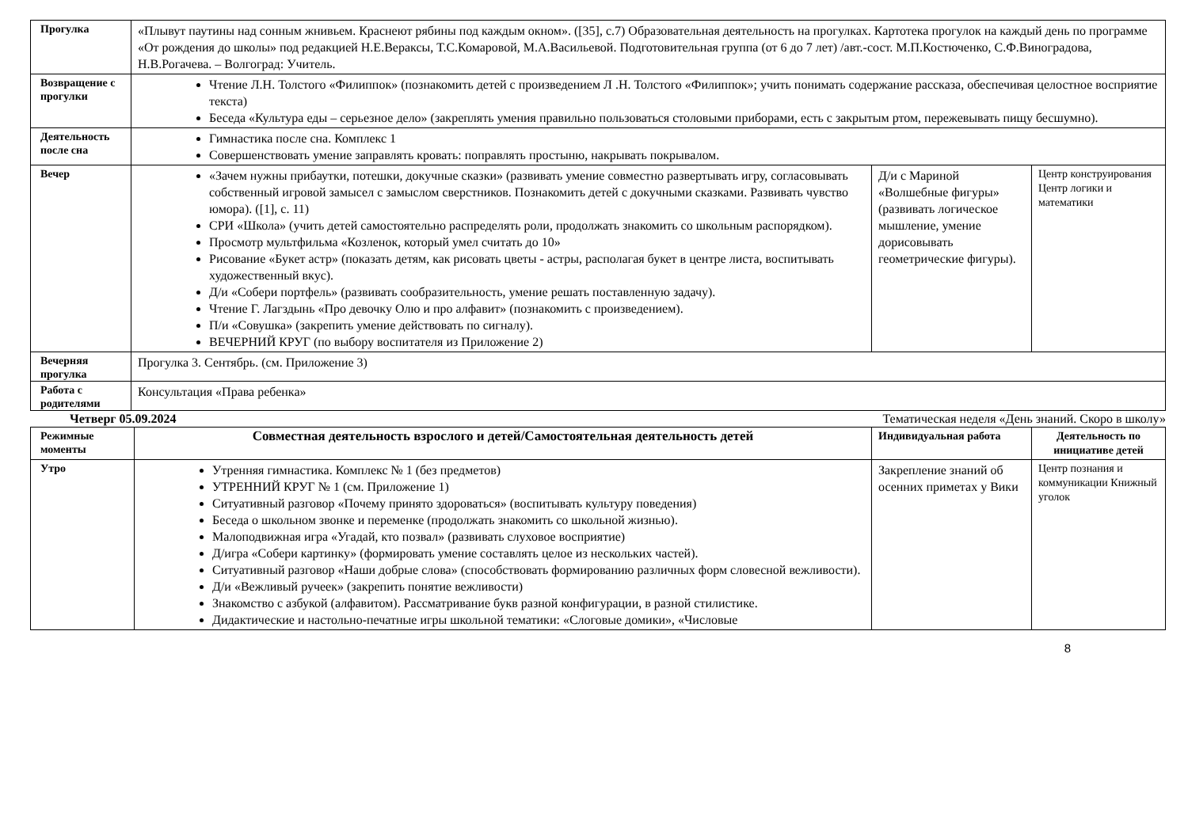| Прогулка | «Плывут паутины над сонным жнивьем. Краснеют рябины под каждым окном». ([35], с.7) Образовательная деятельность на прогулках. Картотека прогулок на каждый день по программе «От рождения до школы» под редакцией Н.Е.Вераксы, Т.С.Комаровой, М.А.Васильевой. Подготовительная группа (от 6 до 7 лет) /авт.-сост. М.П.Костюченко, С.Ф.Виноградова, Н.В.Рогачева. – Волгоград: Учитель. | | |
| Возвращение с прогулки | Чтение Л.Н. Толстого «Филиппок» (познакомить детей с произведением Л .Н. Толстого «Филиппок»; учить понимать содержание рассказа, обеспечивая целостное восприятие текста) Беседа «Культура еды – серьезное дело» (закреплять умения правильно пользоваться столовыми приборами, есть с закрытым ртом, пережевывать пищу бесшумно). | | |
| Деятельность после сна | Гимнастика после сна. Комплекс 1 Совершенствовать умение заправлять кровать: поправлять простыню, накрывать покрывалом. | | |
| Вечер | «Зачем нужны прибаутки, потешки, докучные сказки» (развивать умение совместно развертывать игру, согласовывать собственный игровой замысел с замыслом сверстников. Познакомить детей с докучными сказками. Развивать чувство юмора). ([1], с. 11) СРИ «Школа» (учить детей самостоятельно распределять роли, продолжать знакомить со школьным распорядком). Просмотр мультфильма «Козленок, который умел считать до 10» Рисование «Букет астр» (показать детям, как рисовать цветы - астры, располагая букет в центре листа, воспитывать художественный вкус). Д/и «Собери портфель» (развивать сообразительность, умение решать поставленную задачу). Чтение Г. Лагздынь «Про девочку Олю и про алфавит» (познакомить с произведением). П/и «Совушка» (закрепить умение действовать по сигналу). ВЕЧЕРНИЙ КРУГ (по выбору воспитателя из Приложение 2) | Д/и с Мариной «Волшебные фигуры» (развивать логическое мышление, умение дорисовывать геометрические фигуры). | Центр конструирования Центр логики и математики |
| Вечерняя прогулка | Прогулка 3. Сентябрь. (см. Приложение 3) | | |
| Работа с родителями | Консультация «Права ребенка» | | |
Четверг 05.09.2024 Тематическая неделя «День знаний. Скоро в школу»
| Режимные моменты | Совместная деятельность взрослого и детей/Самостоятельная деятельность детей | Индивидуальная работа | Деятельность по инициативе детей |
| --- | --- | --- | --- |
| Утро | Утренняя гимнастика. Комплекс № 1 (без предметов) УТРЕННИЙ КРУГ № 1 (см. Приложение 1) Ситуативный разговор «Почему принято здороваться» (воспитывать культуру поведения) Беседа о школьном звонке и переменке (продолжать знакомить со школьной жизнью). Малоподвижная игра «Угадай, кто позвал» (развивать слуховое восприятие) Д/игра «Собери картинку» (формировать умение составлять целое из нескольких частей). Ситуативный разговор «Наши добрые слова» (способствовать формированию различных форм словесной вежливости). Д/и «Вежливый ручеек» (закрепить понятие вежливости) Знакомство с азбукой (алфавитом). Рассматривание букв разной конфигурации, в разной стилистике. Дидактические и настольно-печатные игры школьной тематики: «Слоговые домики», «Числовые | Закрепление знаний об осенних приметах у Вики | Центр познания и коммуникации Книжный уголок |
8